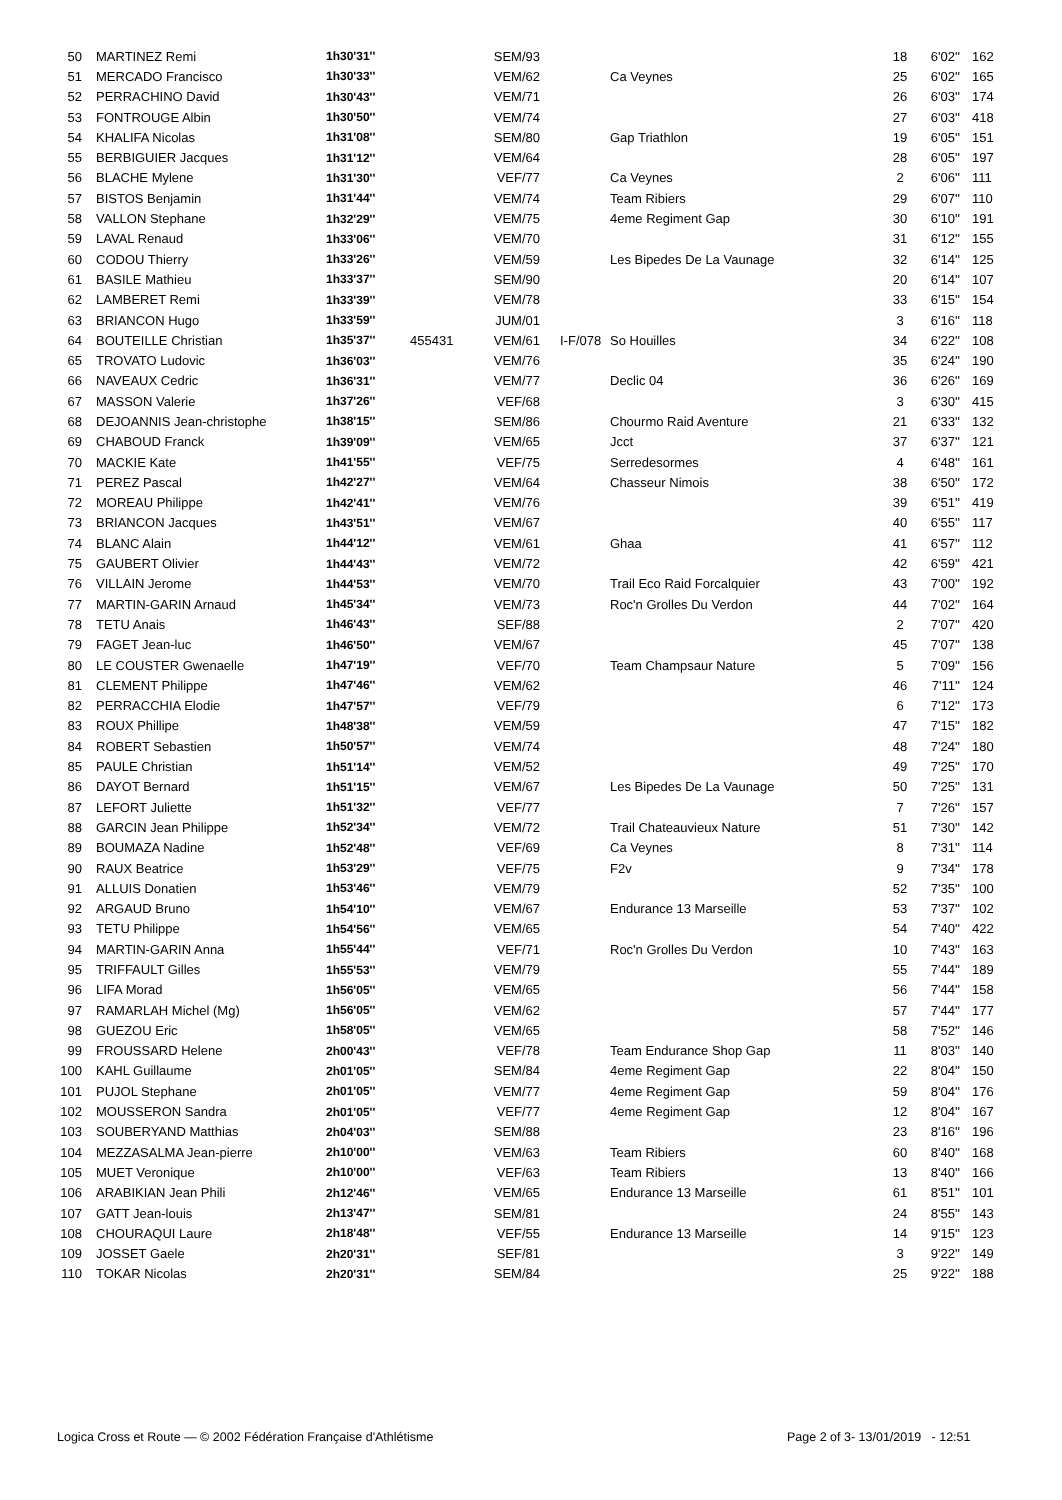| 50 | MARTINEZ Remi | 1h30'31'' | | SEM/93 | | | 18 | 6'02'' | 162 |
| 51 | MERCADO Francisco | 1h30'33'' | | VEM/62 | | Ca Veynes | 25 | 6'02'' | 165 |
| 52 | PERRACHINO David | 1h30'43'' | | VEM/71 | | | 26 | 6'03'' | 174 |
| 53 | FONTROUGE Albin | 1h30'50'' | | VEM/74 | | | 27 | 6'03'' | 418 |
| 54 | KHALIFA Nicolas | 1h31'08'' | | SEM/80 | | Gap Triathlon | 19 | 6'05'' | 151 |
| 55 | BERBIGUIER Jacques | 1h31'12'' | | VEM/64 | | | 28 | 6'05'' | 197 |
| 56 | BLACHE Mylene | 1h31'30'' | | VEF/77 | | Ca Veynes | 2 | 6'06'' | 111 |
| 57 | BISTOS Benjamin | 1h31'44'' | | VEM/74 | | Team Ribiers | 29 | 6'07'' | 110 |
| 58 | VALLON Stephane | 1h32'29'' | | VEM/75 | | 4eme Regiment Gap | 30 | 6'10'' | 191 |
| 59 | LAVAL Renaud | 1h33'06'' | | VEM/70 | | | 31 | 6'12'' | 155 |
| 60 | CODOU Thierry | 1h33'26'' | | VEM/59 | | Les Bipedes De La Vaunage | 32 | 6'14'' | 125 |
| 61 | BASILE Mathieu | 1h33'37'' | | SEM/90 | | | 20 | 6'14'' | 107 |
| 62 | LAMBERET Remi | 1h33'39'' | | VEM/78 | | | 33 | 6'15'' | 154 |
| 63 | BRIANCON Hugo | 1h33'59'' | | JUM/01 | | | 3 | 6'16'' | 118 |
| 64 | BOUTEILLE Christian | 1h35'37'' | 455431 | VEM/61 | I-F/078 | So Houilles | 34 | 6'22'' | 108 |
| 65 | TROVATO Ludovic | 1h36'03'' | | VEM/76 | | | 35 | 6'24'' | 190 |
| 66 | NAVEAUX Cedric | 1h36'31'' | | VEM/77 | | Declic 04 | 36 | 6'26'' | 169 |
| 67 | MASSON Valerie | 1h37'26'' | | VEF/68 | | | 3 | 6'30'' | 415 |
| 68 | DEJOANNIS Jean-christophe | 1h38'15'' | | SEM/86 | | Chourmo Raid Aventure | 21 | 6'33'' | 132 |
| 69 | CHABOUD Franck | 1h39'09'' | | VEM/65 | | Jcct | 37 | 6'37'' | 121 |
| 70 | MACKIE Kate | 1h41'55'' | | VEF/75 | | Serredesormes | 4 | 6'48'' | 161 |
| 71 | PEREZ Pascal | 1h42'27'' | | VEM/64 | | Chasseur Nimois | 38 | 6'50'' | 172 |
| 72 | MOREAU Philippe | 1h42'41'' | | VEM/76 | | | 39 | 6'51'' | 419 |
| 73 | BRIANCON Jacques | 1h43'51'' | | VEM/67 | | | 40 | 6'55'' | 117 |
| 74 | BLANC Alain | 1h44'12'' | | VEM/61 | | Ghaa | 41 | 6'57'' | 112 |
| 75 | GAUBERT Olivier | 1h44'43'' | | VEM/72 | | | 42 | 6'59'' | 421 |
| 76 | VILLAIN Jerome | 1h44'53'' | | VEM/70 | | Trail Eco Raid Forcalquier | 43 | 7'00'' | 192 |
| 77 | MARTIN-GARIN Arnaud | 1h45'34'' | | VEM/73 | | Roc'n Grolles Du Verdon | 44 | 7'02'' | 164 |
| 78 | TETU Anais | 1h46'43'' | | SEF/88 | | | 2 | 7'07'' | 420 |
| 79 | FAGET Jean-luc | 1h46'50'' | | VEM/67 | | | 45 | 7'07'' | 138 |
| 80 | LE COUSTER Gwenaelle | 1h47'19'' | | VEF/70 | | Team Champsaur Nature | 5 | 7'09'' | 156 |
| 81 | CLEMENT Philippe | 1h47'46'' | | VEM/62 | | | 46 | 7'11'' | 124 |
| 82 | PERRACCHIA Elodie | 1h47'57'' | | VEF/79 | | | 6 | 7'12'' | 173 |
| 83 | ROUX Phillipe | 1h48'38'' | | VEM/59 | | | 47 | 7'15'' | 182 |
| 84 | ROBERT Sebastien | 1h50'57'' | | VEM/74 | | | 48 | 7'24'' | 180 |
| 85 | PAULE Christian | 1h51'14'' | | VEM/52 | | | 49 | 7'25'' | 170 |
| 86 | DAYOT Bernard | 1h51'15'' | | VEM/67 | | Les Bipedes De La Vaunage | 50 | 7'25'' | 131 |
| 87 | LEFORT Juliette | 1h51'32'' | | VEF/77 | | | 7 | 7'26'' | 157 |
| 88 | GARCIN Jean Philippe | 1h52'34'' | | VEM/72 | | Trail Chateauvieux Nature | 51 | 7'30'' | 142 |
| 89 | BOUMAZA Nadine | 1h52'48'' | | VEF/69 | | Ca Veynes | 8 | 7'31'' | 114 |
| 90 | RAUX Beatrice | 1h53'29'' | | VEF/75 | | F2v | 9 | 7'34'' | 178 |
| 91 | ALLUIS Donatien | 1h53'46'' | | VEM/79 | | | 52 | 7'35'' | 100 |
| 92 | ARGAUD Bruno | 1h54'10'' | | VEM/67 | | Endurance 13 Marseille | 53 | 7'37'' | 102 |
| 93 | TETU Philippe | 1h54'56'' | | VEM/65 | | | 54 | 7'40'' | 422 |
| 94 | MARTIN-GARIN Anna | 1h55'44'' | | VEF/71 | | Roc'n Grolles Du Verdon | 10 | 7'43'' | 163 |
| 95 | TRIFFAULT Gilles | 1h55'53'' | | VEM/79 | | | 55 | 7'44'' | 189 |
| 96 | LIFA Morad | 1h56'05'' | | VEM/65 | | | 56 | 7'44'' | 158 |
| 97 | RAMARLAH Michel (Mg) | 1h56'05'' | | VEM/62 | | | 57 | 7'44'' | 177 |
| 98 | GUEZOU Eric | 1h58'05'' | | VEM/65 | | | 58 | 7'52'' | 146 |
| 99 | FROUSSARD Helene | 2h00'43'' | | VEF/78 | | Team Endurance Shop Gap | 11 | 8'03'' | 140 |
| 100 | KAHL Guillaume | 2h01'05'' | | SEM/84 | | 4eme Regiment Gap | 22 | 8'04'' | 150 |
| 101 | PUJOL Stephane | 2h01'05'' | | VEM/77 | | 4eme Regiment Gap | 59 | 8'04'' | 176 |
| 102 | MOUSSERON Sandra | 2h01'05'' | | VEF/77 | | 4eme Regiment Gap | 12 | 8'04'' | 167 |
| 103 | SOUBERYAND Matthias | 2h04'03'' | | SEM/88 | | | 23 | 8'16'' | 196 |
| 104 | MEZZASALMA Jean-pierre | 2h10'00'' | | VEM/63 | | Team Ribiers | 60 | 8'40'' | 168 |
| 105 | MUET Veronique | 2h10'00'' | | VEF/63 | | Team Ribiers | 13 | 8'40'' | 166 |
| 106 | ARABIKIAN Jean Phili | 2h12'46'' | | VEM/65 | | Endurance 13 Marseille | 61 | 8'51'' | 101 |
| 107 | GATT Jean-louis | 2h13'47'' | | SEM/81 | | | 24 | 8'55'' | 143 |
| 108 | CHOURAQUI Laure | 2h18'48'' | | VEF/55 | | Endurance 13 Marseille | 14 | 9'15'' | 123 |
| 109 | JOSSET Gaele | 2h20'31'' | | SEF/81 | | | 3 | 9'22'' | 149 |
| 110 | TOKAR Nicolas | 2h20'31'' | | SEM/84 | | | 25 | 9'22'' | 188 |
Logica Cross et Route — © 2002 Fédération Française d'Athlétisme
Page 2 of 3- 13/01/2019 - 12:51